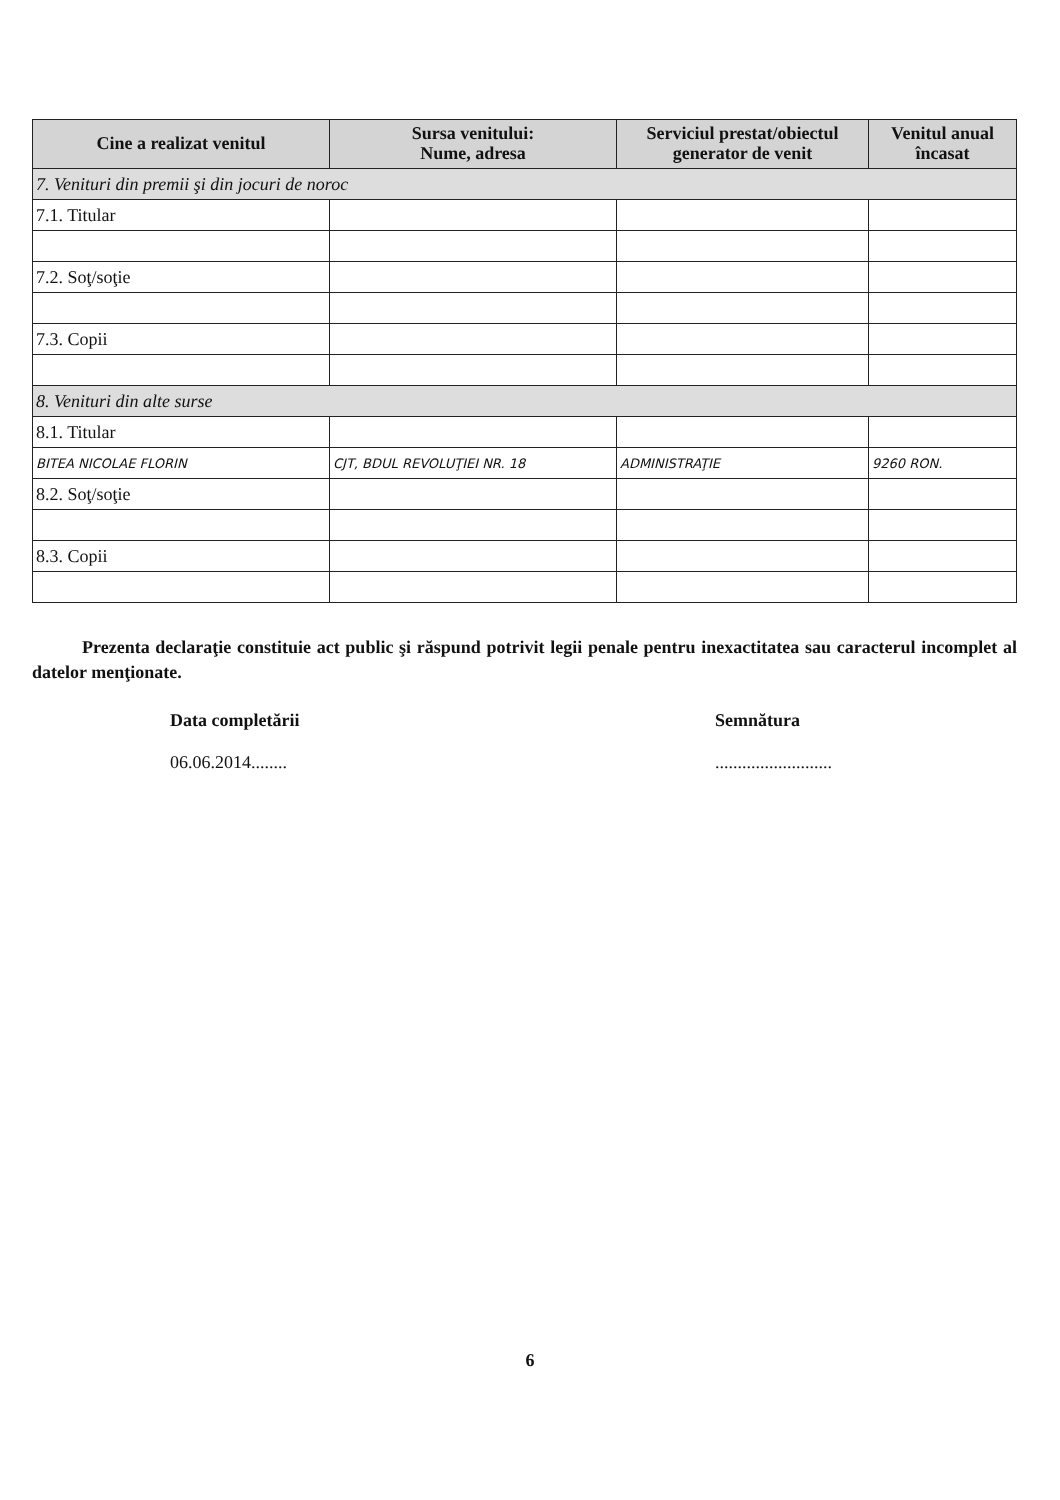| Cine a realizat venitul | Sursa venitului: Nume, adresa | Serviciul prestat/obiectul generator de venit | Venitul anual încasat |
| --- | --- | --- | --- |
| 7. Venituri din premii şi din jocuri de noroc | | | |
| 7.1. Titular | | | |
| 7.2. Soţ/soţie | | | |
| 7.3. Copii | | | |
| 8. Venituri din alte surse | | | |
| 8.1. Titular | | | |
| BITEA NICOLAE FLORIN | CJT, BDUL REVOLUŢIEI NR. 18 | ADMINISTRAŢIE | 9260 RON. |
| 8.2. Soţ/soţie | | | |
| 8.3. Copii | | | |
Prezenta declaraţie constituie act public şi răspund potrivit legii penale pentru inexactitatea sau caracterul incomplet al datelor menţionate.
Data completării
06.06.2014........
Semnătura
..........................
6